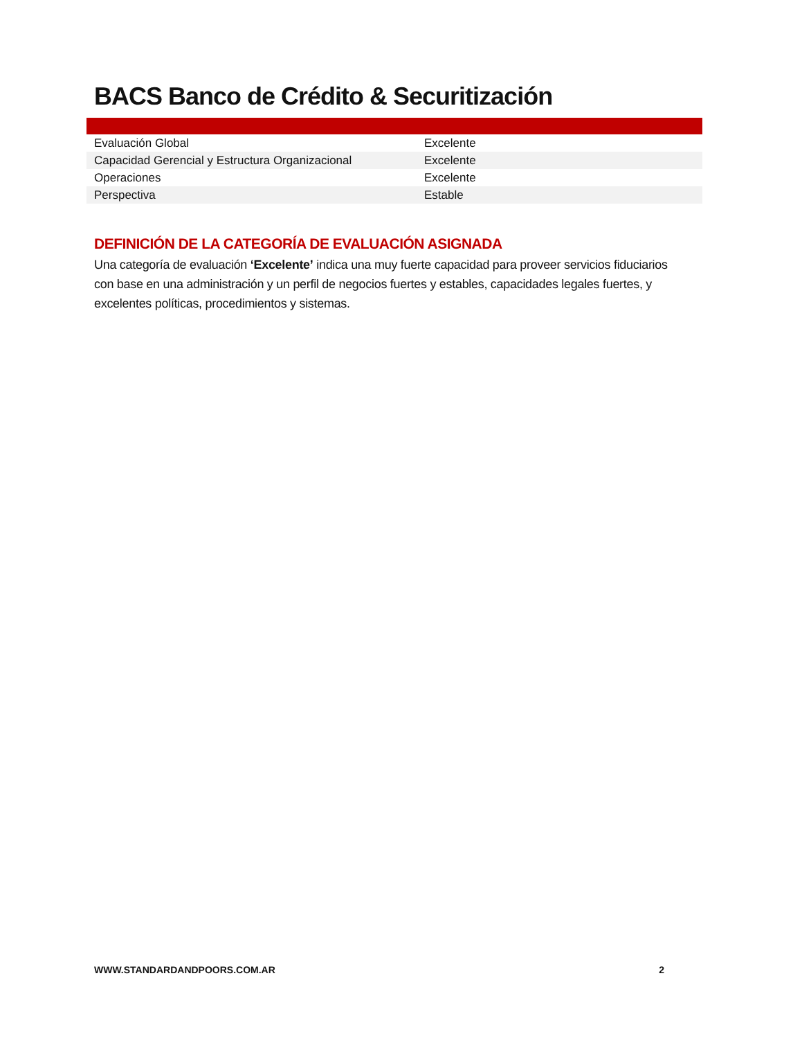BACS Banco de Crédito & Securitización
| Evaluación Global | Excelente |
| Capacidad Gerencial y Estructura Organizacional | Excelente |
| Operaciones | Excelente |
| Perspectiva | Estable |
DEFINICIÓN DE LA CATEGORÍA DE EVALUACIÓN ASIGNADA
Una categoría de evaluación ‘Excelente’ indica una muy fuerte capacidad para proveer servicios fiduciarios con base en una administración y un perfil de negocios fuertes y estables, capacidades legales fuertes, y excelentes políticas, procedimientos y sistemas.
WWW.STANDARDANDPOORS.COM.AR 2